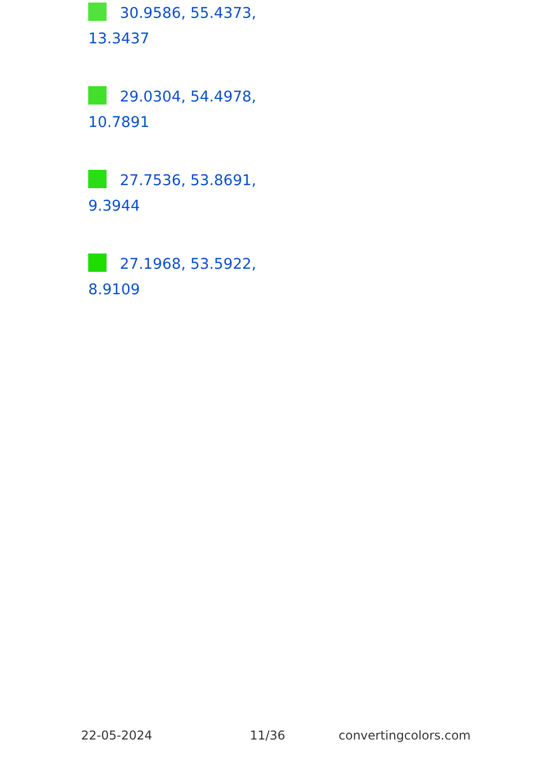30.9586, 55.4373, 13.3437
29.0304, 54.4978, 10.7891
27.7536, 53.8691, 9.3944
27.1968, 53.5922, 8.9109
22-05-2024 11/36 convertingcolors.com